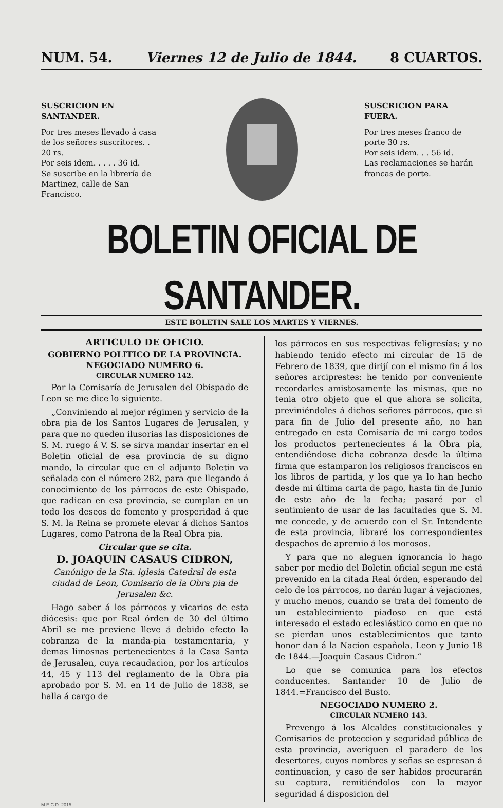NUM. 54. Viernes 12 de Julio de 1844. 8 CUARTOS.
SUSCRICION EN SANTANDER.
Por tres meses llevado á casa de los señores suscritores. . 20 rs.
Por seis idem. . . . . 36 id.
Se suscribe en la librería de Martinez, calle de San Francisco.
SUSCRICION PARA FUERA.
Por tres meses franco de porte 30 rs.
Por seis idem. . . 56 id.
Las reclamaciones se harán francas de porte.
BOLETIN OFICIAL DE SANTANDER.
ESTE BOLETIN SALE LOS MARTES Y VIERNES.
ARTICULO DE OFICIO.
GOBIERNO POLITICO DE LA PROVINCIA.
NEGOCIADO NUMERO 6.
CIRCULAR NUMERO 142.
Por la Comisaría de Jerusalen del Obispado de Leon se me dice lo siguiente.
„Conviniendo al mejor régimen y servicio de la obra pia de los Santos Lugares de Jerusalen, y para que no queden ilusorias las disposiciones de S. M. ruego á V. S. se sirva mandar insertar en el Boletin oficial de esa provincia de su digno mando, la circular que en el adjunto Boletin va señalada con el número 282, para que llegando á conocimiento de los párrocos de este Obispado, que radican en esa provincia, se cumplan en un todo los deseos de fomento y prosperidad á que S. M. la Reina se promete elevar á dichos Santos Lugares, como Patrona de la Real Obra pia.
Circular que se cita.
D. JOAQUIN CASAUS CIDRON,
Canónigo de la Sta. iglesia Catedral de esta ciudad de Leon, Comisario de la Obra pia de Jerusalen &c.
Hago saber á los párrocos y vicarios de esta diócesis: que por Real órden de 30 del último Abril se me previene lleve á debido efecto la cobranza de la manda-pia testamentaria, y demas limosnas pertenecientes á la Casa Santa de Jerusalen, cuya recaudacion, por los artículos 44, 45 y 113 del reglamento de la Obra pia aprobado por S. M. en 14 de Julio de 1838, se halla á cargo de
los párrocos en sus respectivas feligresías; y no habiendo tenido efecto mi circular de 15 de Febrero de 1839, que dirijí con el mismo fin á los señores arciprestes: he tenido por conveniente recordarles amistosamente las mismas, que no tenia otro objeto que el que ahora se solicita, previniéndoles á dichos señores párrocos, que si para fin de Julio del presente año, no han entregado en esta Comisaría de mi cargo todos los productos pertenecientes á la Obra pia, entendiéndose dicha cobranza desde la última firma que estamparon los religiosos franciscos en los libros de partida, y los que ya lo han hecho desde mi última carta de pago, hasta fin de Junio de este año de la fecha; pasaré por el sentimiento de usar de las facultades que S. M. me concede, y de acuerdo con el Sr. Intendente de esta provincia, libraré los correspondientes despachos de apremio á los morosos.
Y para que no aleguen ignorancia lo hago saber por medio del Boletin oficial segun me está prevenido en la citada Real órden, esperando del celo de los párrocos, no darán lugar á vejaciones, y mucho menos, cuando se trata del fomento de un establecimiento piadoso en que está interesado el estado eclesiástico como en que no se pierdan unos establecimientos que tanto honor dan á la Nacion española. Leon y Junio 18 de 1844.—Joaquin Casaus Cidron.“
Lo que se comunica para los efectos conducentes. Santander 10 de Julio de 1844.=Francisco del Busto.
NEGOCIADO NUMERO 2.
CIRCULAR NUMERO 143.
Prevengo á los Alcaldes constitucionales y Comisarios de proteccion y seguridad pública de esta provincia, averiguen el paradero de los desertores, cuyos nombres y señas se espresan á continuacion, y caso de ser habidos procurarán su captura, remitiéndolos con la mayor seguridad á disposicion del
M.E.C.D. 2015